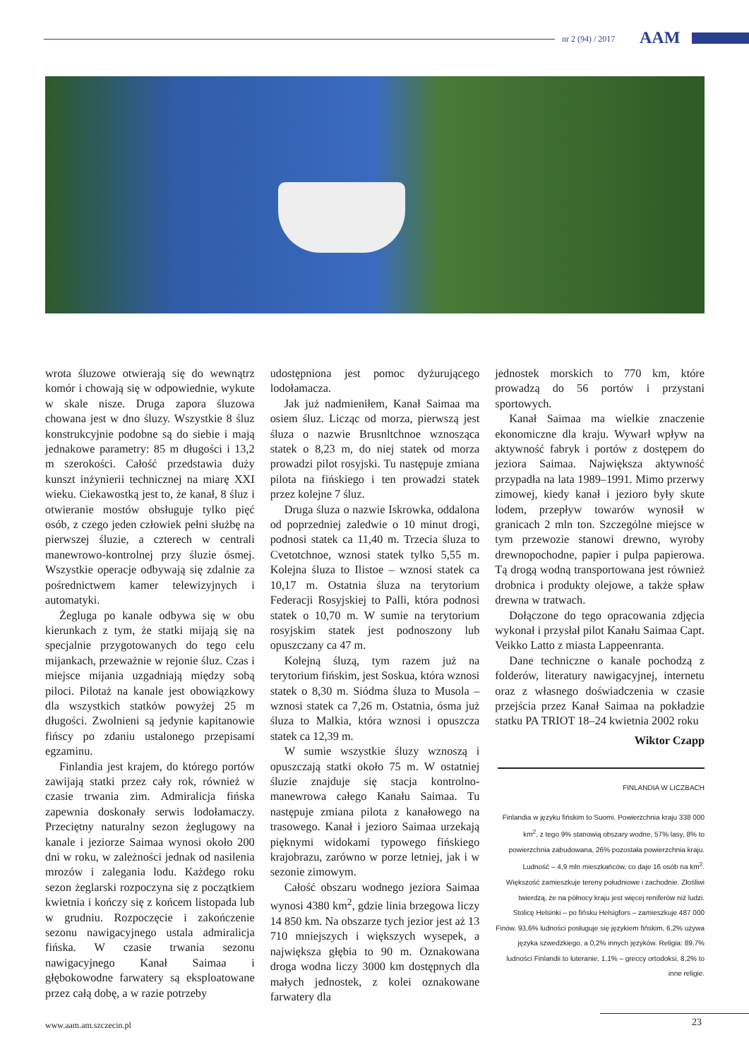nr 2 (94) / 2017 AAM
wrota śluzowe otwierają się do wewnątrz komór i chowają się w odpowiednie, wykute w skale nisze. Druga zapora śluzowa chowana jest w dno śluzy. Wszystkie 8 śluz konstrukcyjnie podobne są do siebie i mają jednakowe parametry: 85 m długości i 13,2 m szerokości. Całość przedstawia duży kunszt inżynierii technicznej na miarę XXI wieku. Ciekawostką jest to, że kanał, 8 śluz i otwieranie mostów obsługuje tylko pięć osób, z czego jeden człowiek pełni służbę na pierwszej śluzie, a czterech w centrali manewrowo-kontrolnej przy śluzie ósmej. Wszystkie operacje odbywają się zdalnie za pośrednictwem kamer telewizyjnych i automatyki.
Żegluga po kanale odbywa się w obu kierunkach z tym, że statki mijają się na specjalnie przygotowanych do tego celu mijankach, przeważnie w rejonie śluz. Czas i miejsce mijania uzgadniają między sobą piloci. Pilotaż na kanale jest obowiązkowy dla wszystkich statków powyżej 25 m długości. Zwolnieni są jedynie kapitanowie fińscy po zdaniu ustalonego przepisami egzaminu.
Finlandia jest krajem, do którego portów zawijają statki przez cały rok, również w czasie trwania zim. Admiralicja fińska zapewnia doskonały serwis lodołamaczy. Przeciętny naturalny sezon żeglugowy na kanale i jeziorze Saimaa wynosi około 200 dni w roku, w zależności jednak od nasilenia mrozów i zalegania lodu. Każdego roku sezon żeglarski rozpoczyna się z początkiem kwietnia i kończy się z końcem listopada lub w grudniu. Rozpoczęcie i zakończenie sezonu nawigacyjnego ustala admiralicja fińska. W czasie trwania sezonu nawigacyjnego Kanał Saimaa i głębokowodne farwatery są eksploatowane przez całą dobę, a w razie potrzeby
udostępniona jest pomoc dyżurującego lodołamacza.
Jak już nadmieniłem, Kanał Saimaa ma osiem śluz. Licząc od morza, pierwszą jest śluza o nazwie Brusnltchnoe wznosząca statek o 8,23 m, do niej statek od morza prowadzi pilot rosyjski. Tu następuje zmiana pilota na fińskiego i ten prowadzi statek przez kolejne 7 śluz.
Druga śluza o nazwie Iskrowka, oddalona od poprzedniej zaledwie o 10 minut drogi, podnosi statek ca 11,40 m. Trzecia śluza to Cvetotchnoe, wznosi statek tylko 5,55 m. Kolejna śluza to Ilistoe – wznosi statek ca 10,17 m. Ostatnia śluza na terytorium Federacji Rosyjskiej to Palli, która podnosi statek o 10,70 m. W sumie na terytorium rosyjskim statek jest podnoszony lub opuszczany ca 47 m.
Kolejną śluzą, tym razem już na terytorium fińskim, jest Soskua, która wznosi statek o 8,30 m. Siódma śluza to Musola – wznosi statek ca 7,26 m. Ostatnia, ósma już śluza to Malkia, która wznosi i opuszcza statek ca 12,39 m.
W sumie wszystkie śluzy wznoszą i opuszczają statki około 75 m. W ostatniej śluzie znajduje się stacja kontrolno-manewrowa całego Kanału Saimaa. Tu następuje zmiana pilota z kanałowego na trasowego. Kanał i jezioro Saimaa urzekają pięknymi widokami typowego fińskiego krajobrazu, zarówno w porze letniej, jak i w sezonie zimowym.
Całość obszaru wodnego jeziora Saimaa wynosi 4380 km<sup>2</sup>, gdzie linia brzegowa liczy 14 850 km. Na obszarze tych jezior jest aż 13 710 mniejszych i większych wysepek, a największa głębia to 90 m. Oznakowana droga wodna liczy 3000 km dostępnych dla małych jednostek, z kolei oznakowane farwatery dla
jednostek morskich to 770 km, które prowadzą do 56 portów i przystani sportowych.
Kanał Saimaa ma wielkie znaczenie ekonomiczne dla kraju. Wywarł wpływ na aktywność fabryk i portów z dostępem do jeziora Saimaa. Największa aktywność przypadła na lata 1989–1991. Mimo przerwy zimowej, kiedy kanał i jezioro były skute lodem, przepływ towarów wynosił w granicach 2 mln ton. Szczególne miejsce w tym przewozie stanowi drewno, wyroby drewnopochodne, papier i pulpa papierowa. Tą drogą wodną transportowana jest również drobnica i produkty olejowe, a także spław drewna w tratwach.
Dołączone do tego opracowania zdjęcia wykonał i przysłał pilot Kanału Saimaa Capt. Veikko Latto z miasta Lappeenranta.
Dane techniczne o kanale pochodzą z folderów, literatury nawigacyjnej, internetu oraz z własnego doświadczenia w czasie przejścia przez Kanał Saimaa na pokładzie statku PA TRIOT 18–24 kwietnia 2002 roku
Wiktor Czapp
FINLANDIA W LICZBACH
Finlandia w języku fińskim to Suomi. Powierzchnia kraju 338 000 km<sup>2</sup>, z tego 9% stanowią obszary wodne, 57% lasy, 8% to powierzchnia zabudowana, 26% pozostała powierzchnia kraju. Ludność – 4,9 mln mieszkańców, co daje 16 osób na km<sup>2</sup>. Większość zamieszkuje tereny południowe i zachodnie. Złośliwi twierdzą, że na północy kraju jest więcej reniferów niż ludzi.
Stolicę Helsinki – po fińsku Helsigfors – zamieszkuje 487 000 Finów. 93,6% ludności posługuje się językiem fińskim, 6,2% używa języka szwedzkiego, a 0,2% innych języków. Religia: 89,7% ludności Finlandii to luteranie, 1,1% – greccy ortodoksi, 8,2% to inne religie.
www.aam.am.szczecin.pl 23